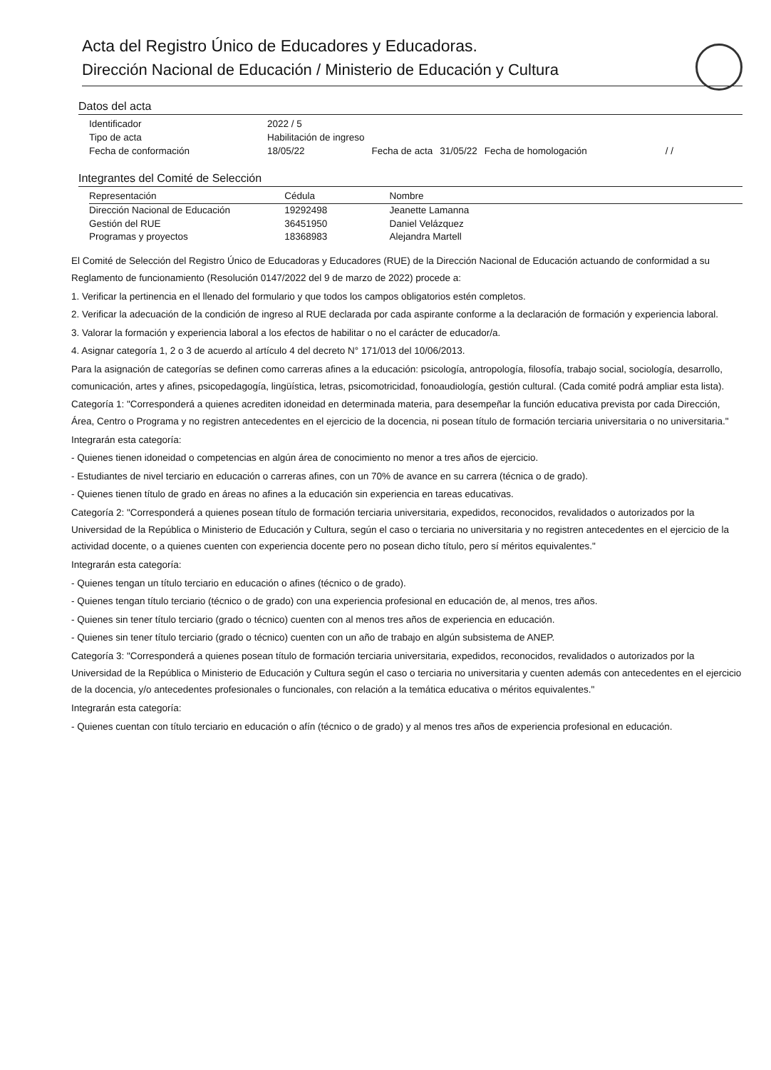Acta del Registro Único de Educadores y Educadoras.
Dirección Nacional de Educación / Ministerio de Educación y Cultura
Datos del acta
| Identificador | 2022 / 5 | | | | |
| Tipo de acta | Habilitación de ingreso | | | | |
| Fecha de conformación | 18/05/22 | Fecha de acta | 31/05/22 | Fecha de homologación | / / |
Integrantes del Comité de Selección
| Representación | Cédula | Nombre |
| --- | --- | --- |
| Dirección Nacional de Educación | 19292498 | Jeanette Lamanna |
| Gestión del RUE | 36451950 | Daniel Velázquez |
| Programas y proyectos | 18368983 | Alejandra Martell |
El Comité de Selección del Registro Único de Educadoras y Educadores (RUE) de la Dirección Nacional de Educación actuando de conformidad a su Reglamento de funcionamiento (Resolución 0147/2022 del 9 de marzo de 2022) procede a:
1. Verificar la pertinencia en el llenado del formulario y que todos los campos obligatorios estén completos.
2. Verificar la adecuación de la condición de ingreso al RUE declarada por cada aspirante conforme a la declaración de formación y experiencia laboral.
3. Valorar la formación y experiencia laboral a los efectos de habilitar o no el carácter de educador/a.
4. Asignar categoría 1, 2 o 3 de acuerdo al artículo 4 del decreto N° 171/013 del 10/06/2013.
Para la asignación de categorías se definen como carreras afines a la educación: psicología, antropología, filosofía, trabajo social, sociología, desarrollo, comunicación, artes y afines, psicopedagogía, lingüística, letras, psicomotricidad, fonoaudiología, gestión cultural. (Cada comité podrá ampliar esta lista).
Categoría 1: "Corresponderá a quienes acrediten idoneidad en determinada materia, para desempeñar la función educativa prevista por cada Dirección, Área, Centro o Programa y no registren antecedentes en el ejercicio de la docencia, ni posean título de formación terciaria universitaria o no universitaria."
Integrarán esta categoría:
- Quienes tienen idoneidad o competencias en algún área de conocimiento no menor a tres años de ejercicio.
- Estudiantes de nivel terciario en educación o carreras afines, con un 70% de avance en su carrera (técnica o de grado).
- Quienes tienen título de grado en áreas no afines a la educación sin experiencia en tareas educativas.
Categoría 2: "Corresponderá a quienes posean título de formación terciaria universitaria, expedidos, reconocidos, revalidados o autorizados por la Universidad de la República o Ministerio de Educación y Cultura, según el caso o terciaria no universitaria y no registren antecedentes en el ejercicio de la actividad docente, o a quienes cuenten con experiencia docente pero no posean dicho título, pero sí méritos equivalentes."
Integrarán esta categoría:
- Quienes tengan un título terciario en educación o afines (técnico o de grado).
- Quienes tengan título terciario (técnico o de grado) con una experiencia profesional en educación de, al menos, tres años.
- Quienes sin tener título terciario (grado o técnico) cuenten con al menos tres años de experiencia en educación.
- Quienes sin tener título terciario (grado o técnico) cuenten con un año de trabajo en algún subsistema de ANEP.
Categoría 3: "Corresponderá a quienes posean título de formación terciaria universitaria, expedidos, reconocidos, revalidados o autorizados por la Universidad de la República o Ministerio de Educación y Cultura según el caso o terciaria no universitaria y cuenten además con antecedentes en el ejercicio de la docencia, y/o antecedentes profesionales o funcionales, con relación a la temática educativa o méritos equivalentes."
Integrarán esta categoría:
- Quienes cuentan con título terciario en educación o afín (técnico o de grado) y al menos tres años de experiencia profesional en educación.